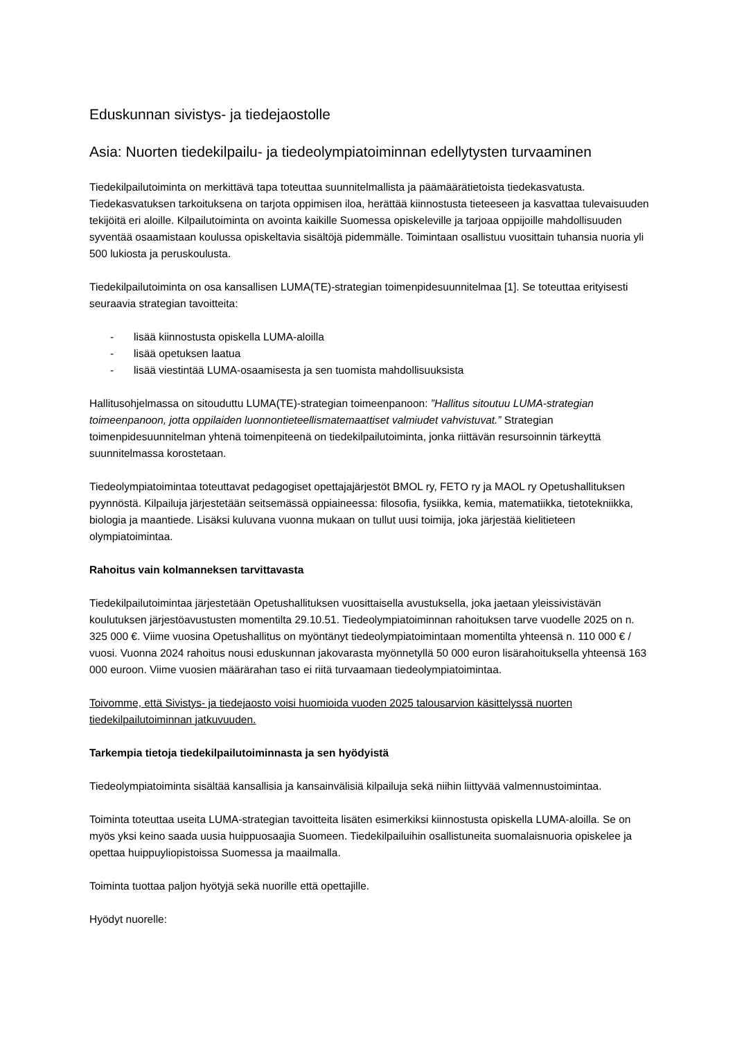Eduskunnan sivistys- ja tiedejaostolle
Asia: Nuorten tiedekilpailu- ja tiedeolympiatoiminnan edellytysten turvaaminen
Tiedekilpailutoiminta on merkittävä tapa toteuttaa suunnitelmallista ja päämäärätietoista tiedekasvatusta. Tiedekasvatuksen tarkoituksena on tarjota oppimisen iloa, herättää kiinnostusta tieteeseen ja kasvattaa tulevaisuuden tekijöitä eri aloille. Kilpailutoiminta on avointa kaikille Suomessa opiskeleville ja tarjoaa oppijoille mahdollisuuden syventää osaamistaan koulussa opiskeltavia sisältöjä pidemmälle. Toimintaan osallistuu vuosittain tuhansia nuoria yli 500 lukiosta ja peruskoulusta.
Tiedekilpailutoiminta on osa kansallisen LUMA(TE)-strategian toimenpidesuunnitelmaa [1]. Se toteuttaa erityisesti seuraavia strategian tavoitteita:
- lisää kiinnostusta opiskella LUMA-aloilla
- lisää opetuksen laatua
- lisää viestintää LUMA-osaamisesta ja sen tuomista mahdollisuuksista
Hallitusohjelmassa on sitouduttu LUMA(TE)-strategian toimeenpanoon: ”Hallitus sitoutuu LUMA-strategian toimeenpanoon, jotta oppilaiden luonnontieteellismatemaattiset valmiudet vahvistuvat.” Strategian toimenpidesuunnitelman yhtenä toimenpiteenä on tiedekilpailutoiminta, jonka riittävän resursoinnin tärkeyttä suunnitelmassa korostetaan.
Tiedeolympiatoimintaa toteuttavat pedagogiset opettajajärjestöt BMOL ry, FETO ry ja MAOL ry Opetushallituksen pyynnöstä. Kilpailuja järjestetään seitsemässä oppiaineessa: filosofia, fysiikka, kemia, matematiikka, tietotekniikka, biologia ja maantiede. Lisäksi kuluvana vuonna mukaan on tullut uusi toimija, joka järjestää kielitieteen olympiatoimintaa.
Rahoitus vain kolmanneksen tarvittavasta
Tiedekilpailutoimintaa järjestetään Opetushallituksen vuosittaisella avustuksella, joka jaetaan yleissivistävän koulutuksen järjestöavustusten momentilta 29.10.51. Tiedeolympiatoiminnan rahoituksen tarve vuodelle 2025 on n. 325 000 €. Viime vuosina Opetushallitus on myöntänyt tiedeolympiatoimintaan momentilta yhteensä n. 110 000 € / vuosi. Vuonna 2024 rahoitus nousi eduskunnan jakovarasta myönnetyllä 50 000 euron lisärahoituksella yhteensä 163 000 euroon. Viime vuosien määrärahan taso ei riitä turvaamaan tiedeolympiatoimintaa.
Toivomme, että Sivistys- ja tiedejaosto voisi huomioida vuoden 2025 talousarvion käsittelyssä nuorten tiedekilpailutoiminnan jatkuvuuden.
Tarkempia tietoja tiedekilpailutoiminnasta ja sen hyödyistä
Tiedeolympiatoiminta sisältää kansallisia ja kansainvälisiä kilpailuja sekä niihin liittyvää valmennustoimintaa.
Toiminta toteuttaa useita LUMA-strategian tavoitteita lisäten esimerkiksi kiinnostusta opiskella LUMA-aloilla. Se on myös yksi keino saada uusia huippuosaajia Suomeen. Tiedekilpailuihin osallistuneita suomalaisnuoria opiskelee ja opettaa huippuyliopistoissa Suomessa ja maailmalla.
Toiminta tuottaa paljon hyötyjä sekä nuorille että opettajille.
Hyödyt nuorelle: